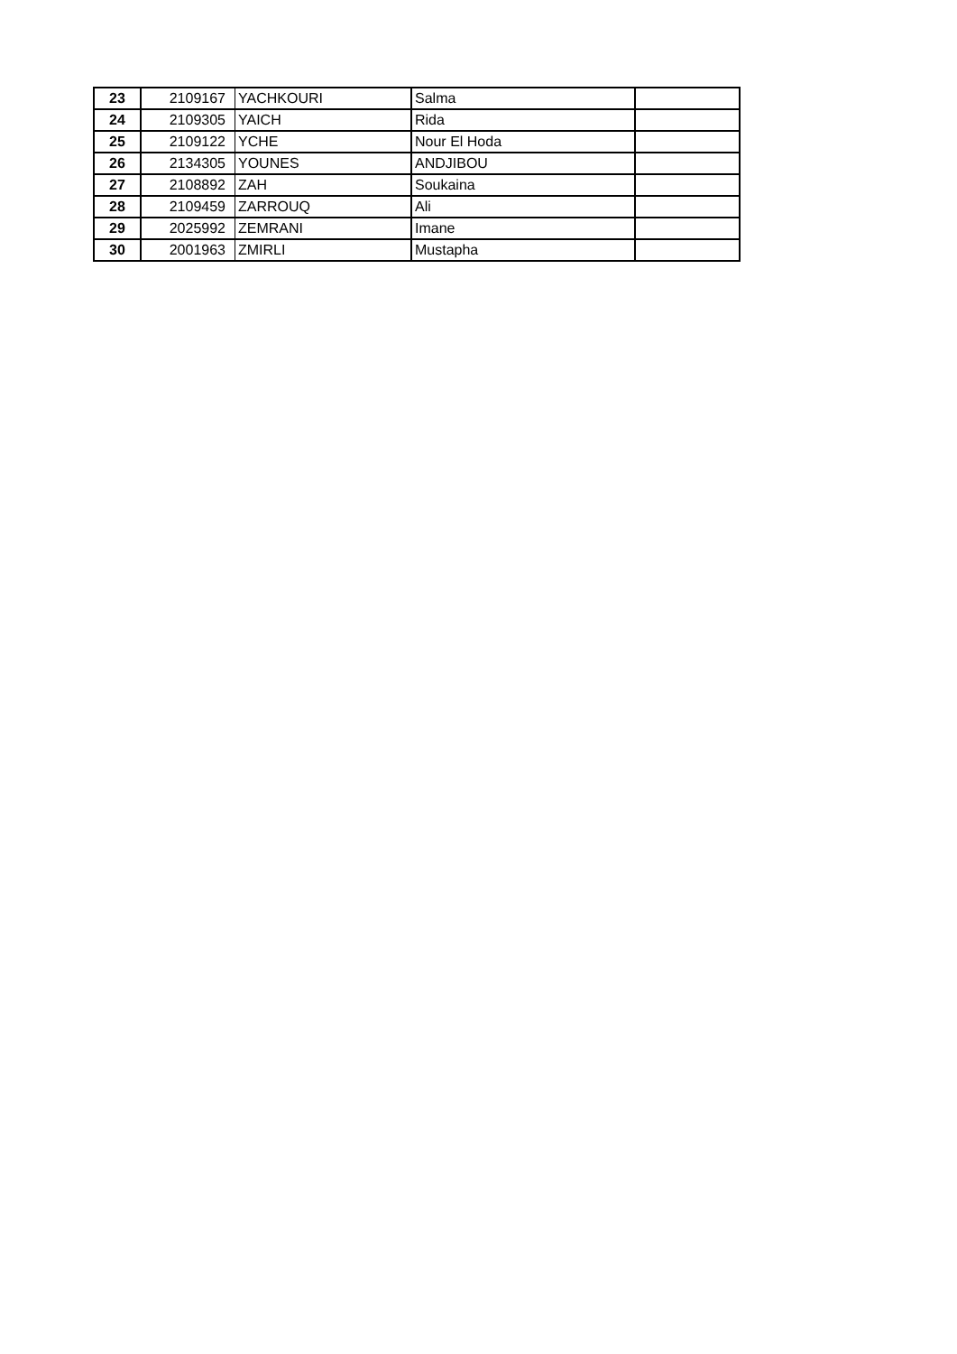| 23 | 2109167 | YACHKOURI | Salma | |
| 24 | 2109305 | YAICH | Rida | |
| 25 | 2109122 | YCHE | Nour El Hoda | |
| 26 | 2134305 | YOUNES | ANDJIBOU | |
| 27 | 2108892 | ZAH | Soukaina | |
| 28 | 2109459 | ZARROUQ | Ali | |
| 29 | 2025992 | ZEMRANI | Imane | |
| 30 | 2001963 | ZMIRLI | Mustapha | |